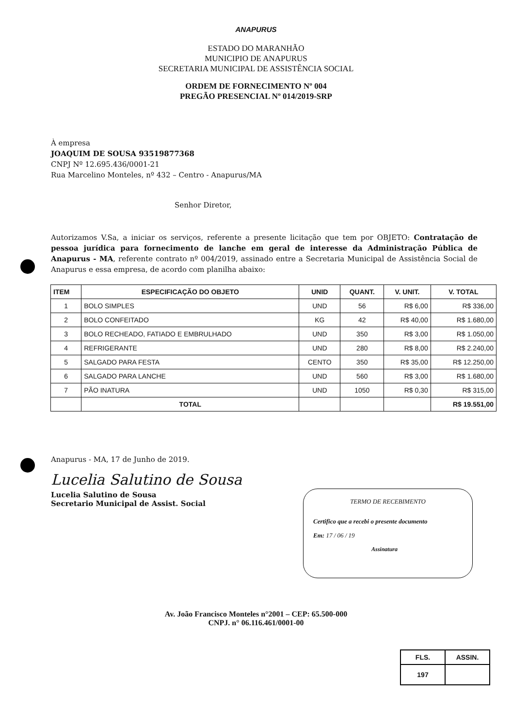ANAPURUS
ESTADO DO MARANHÃO
MUNICIPIO DE ANAPURUS
SECRETARIA MUNICIPAL DE ASSISTÊNCIA SOCIAL
ORDEM DE FORNECIMENTO Nº 004
PREGÃO PRESENCIAL Nº 014/2019-SRP
À empresa
JOAQUIM DE SOUSA 93519877368
CNPJ Nº 12.695.436/0001-21
Rua Marcelino Monteles, nº 432 – Centro - Anapurus/MA
Senhor Diretor,
Autorizamos V.Sa, a iniciar os serviços, referente a presente licitação que tem por OBJETO: Contratação de pessoa jurídica para fornecimento de lanche em geral de interesse da Administração Pública de Anapurus - MA, referente contrato nº 004/2019, assinado entre a Secretaria Municipal de Assistência Social de Anapurus e essa empresa, de acordo com planilha abaixo:
| ITEM | ESPECIFICAÇÃO DO OBJETO | UNID | QUANT. | V. UNIT. | V. TOTAL |
| --- | --- | --- | --- | --- | --- |
| 1 | BOLO SIMPLES | UND | 56 | R$ 6,00 | R$ 336,00 |
| 2 | BOLO CONFEITADO | KG | 42 | R$ 40,00 | R$ 1.680,00 |
| 3 | BOLO RECHEADO, FATIADO E EMBRULHADO | UND | 350 | R$ 3,00 | R$ 1.050,00 |
| 4 | REFRIGERANTE | UND | 280 | R$ 8,00 | R$ 2.240,00 |
| 5 | SALGADO PARA FESTA | CENTO | 350 | R$ 35,00 | R$ 12.250,00 |
| 6 | SALGADO PARA LANCHE | UND | 560 | R$ 3,00 | R$ 1.680,00 |
| 7 | PÃO INATURA | UND | 1050 | R$ 0,30 | R$ 315,00 |
| | TOTAL | | | | R$ 19.551,00 |
Anapurus - MA, 17 de Junho de 2019.
Lucelia Salutino de Sousa
Lucelia Salutino de Sousa
Secretario Municipal de Assist. Social
TERMO DE RECEBIMENTO
Certifico que a recebi o presente documento
Em: 17 / 06 / 19
Assinatura
Av. João Francisco Monteles n°2001 – CEP: 65.500-000
CNPJ. n° 06.116.461/0001-00
| FLS. | ASSIN. |
| 197 | |